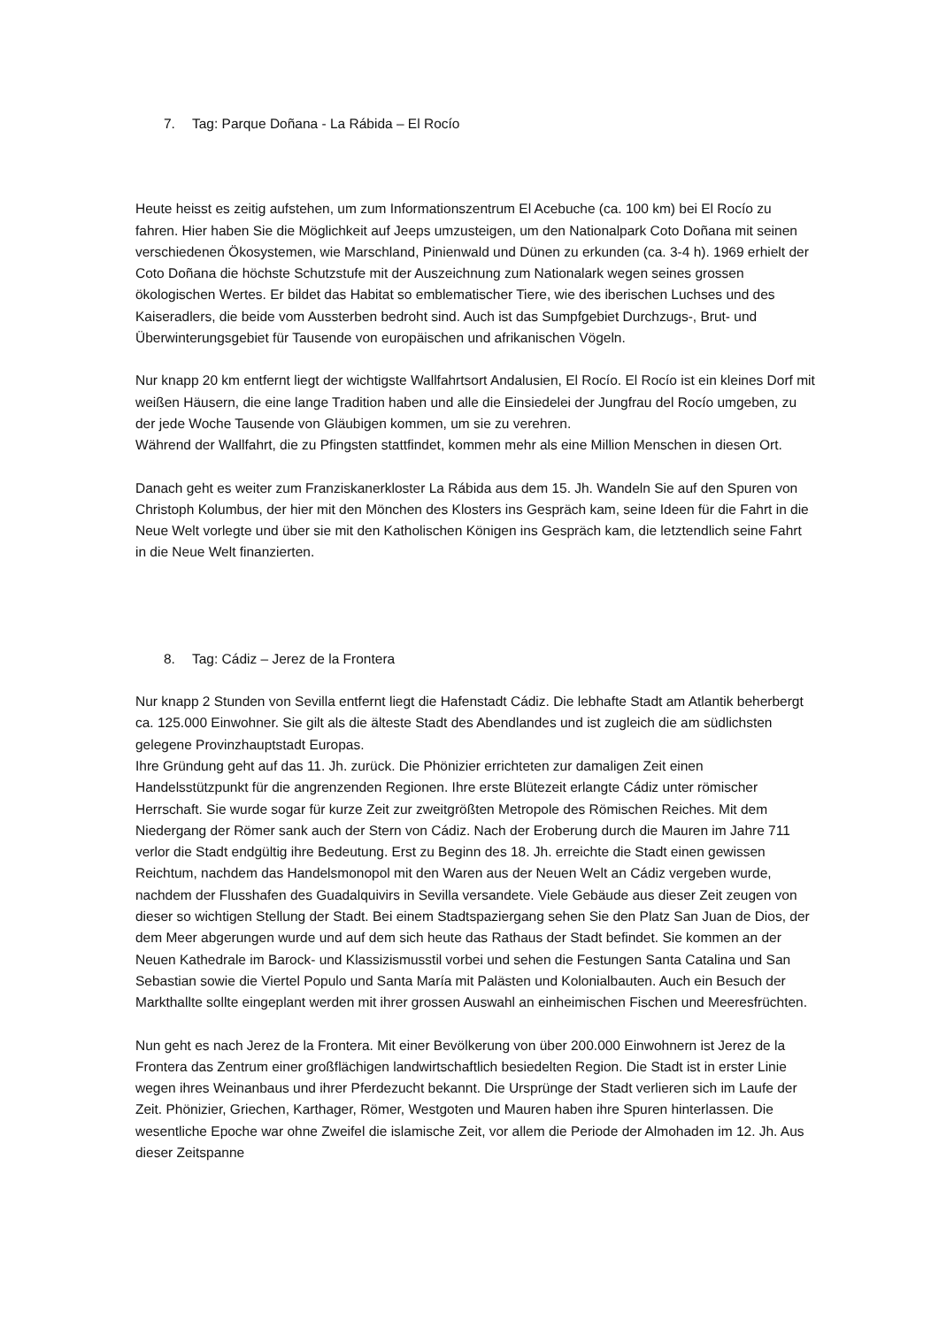7. Tag: Parque Doñana - La Rábida – El Rocío
Heute heisst es zeitig aufstehen, um zum Informationszentrum El Acebuche (ca. 100 km) bei El Rocío zu fahren. Hier haben Sie die Möglichkeit auf Jeeps umzusteigen, um den Nationalpark Coto Doñana mit seinen verschiedenen Ökosystemen, wie Marschland, Pinienwald und Dünen zu erkunden (ca. 3-4 h). 1969 erhielt der Coto Doñana die höchste Schutzstufe mit der Auszeichnung zum Nationalark wegen seines grossen ökologischen Wertes. Er bildet das Habitat so emblematischer Tiere, wie des iberischen Luchses und des Kaiseradlers, die beide vom Aussterben bedroht sind. Auch ist das Sumpfgebiet Durchzugs-, Brut- und Überwinterungsgebiet für Tausende von europäischen und afrikanischen Vögeln.
Nur knapp 20 km entfernt liegt der wichtigste Wallfahrtsort Andalusien, El Rocío. El Rocío ist ein kleines Dorf mit weißen Häusern, die eine lange Tradition haben und alle die Einsiedelei der Jungfrau del Rocío umgeben, zu der jede Woche Tausende von Gläubigen kommen, um sie zu verehren.
Während der Wallfahrt, die zu Pfingsten stattfindet, kommen mehr als eine Million Menschen in diesen Ort.
Danach geht es weiter zum Franziskanerkloster La Rábida aus dem 15. Jh. Wandeln Sie auf den Spuren von Christoph Kolumbus, der hier mit den Mönchen des Klosters ins Gespräch kam, seine Ideen für die Fahrt in die Neue Welt vorlegte und über sie mit den Katholischen Königen ins Gespräch kam, die letztendlich seine Fahrt in die Neue Welt finanzierten.
8. Tag: Cádiz – Jerez de la Frontera
Nur knapp 2 Stunden von Sevilla entfernt liegt die Hafenstadt Cádiz. Die lebhafte Stadt am Atlantik beherbergt ca. 125.000 Einwohner. Sie gilt als die älteste Stadt des Abendlandes und ist zugleich die am südlichsten gelegene Provinzhauptstadt Europas.
Ihre Gründung geht auf das 11. Jh. zurück. Die Phönizier errichteten zur damaligen Zeit einen Handelsstützpunkt für die angrenzenden Regionen. Ihre erste Blütezeit erlangte Cádiz unter römischer Herrschaft. Sie wurde sogar für kurze Zeit zur zweitgrößten Metropole des Römischen Reiches. Mit dem Niedergang der Römer sank auch der Stern von Cádiz. Nach der Eroberung durch die Mauren im Jahre 711 verlor die Stadt endgültig ihre Bedeutung. Erst zu Beginn des 18. Jh. erreichte die Stadt einen gewissen Reichtum, nachdem das Handelsmonopol mit den Waren aus der Neuen Welt an Cádiz vergeben wurde, nachdem der Flusshafen des Guadalquivirs in Sevilla versandete. Viele Gebäude aus dieser Zeit zeugen von dieser so wichtigen Stellung der Stadt. Bei einem Stadtspaziergang sehen Sie den Platz San Juan de Dios, der dem Meer abgerungen wurde und auf dem sich heute das Rathaus der Stadt befindet. Sie kommen an der Neuen Kathedrale im Barock- und Klassizismusstil vorbei und sehen die Festungen Santa Catalina und San Sebastian sowie die Viertel Populo und Santa María mit Palästen und Kolonialbauten. Auch ein Besuch der Markthallte sollte eingeplant werden mit ihrer grossen Auswahl an einheimischen Fischen und Meeresfrüchten.
Nun geht es nach Jerez de la Frontera. Mit einer Bevölkerung von über 200.000 Einwohnern ist Jerez de la Frontera das Zentrum einer großflächigen landwirtschaftlich besiedelten Region. Die Stadt ist in erster Linie wegen ihres Weinanbaus und ihrer Pferdezucht bekannt. Die Ursprünge der Stadt verlieren sich im Laufe der Zeit. Phönizier, Griechen, Karthager, Römer, Westgoten und Mauren haben ihre Spuren hinterlassen. Die wesentliche Epoche war ohne Zweifel die islamische Zeit, vor allem die Periode der Almohaden im 12. Jh. Aus dieser Zeitspanne